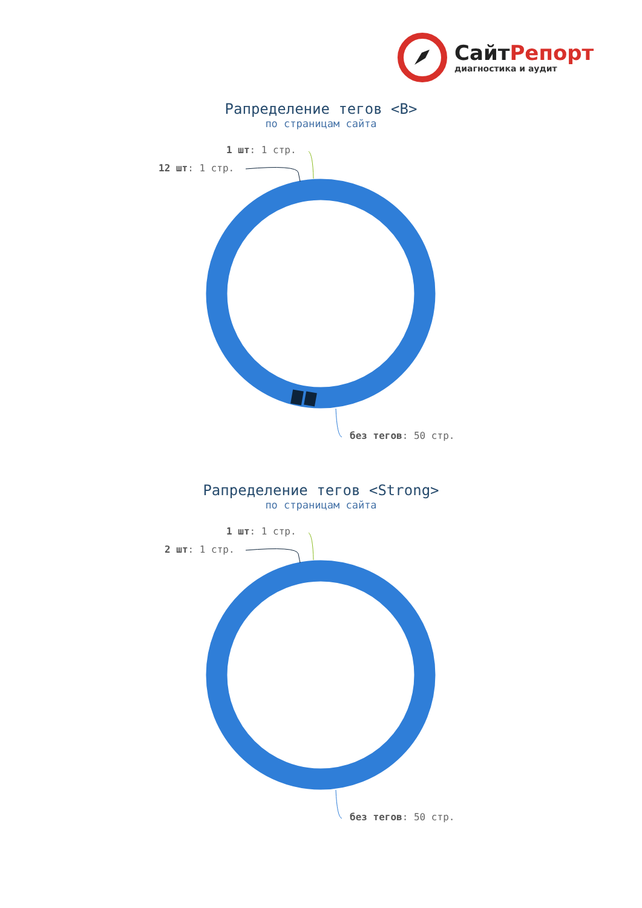СайтРепорт
диагностика и аудит
Рапределение тегов <B>
по страницам сайта
1 шт: 1 стр.
12 шт: 1 стр.
без тегов: 50 стр.
Рапределение тегов <Strong>
по страницам сайта
1 шт: 1 стр.
2 шт: 1 стр.
без тегов: 50 стр.